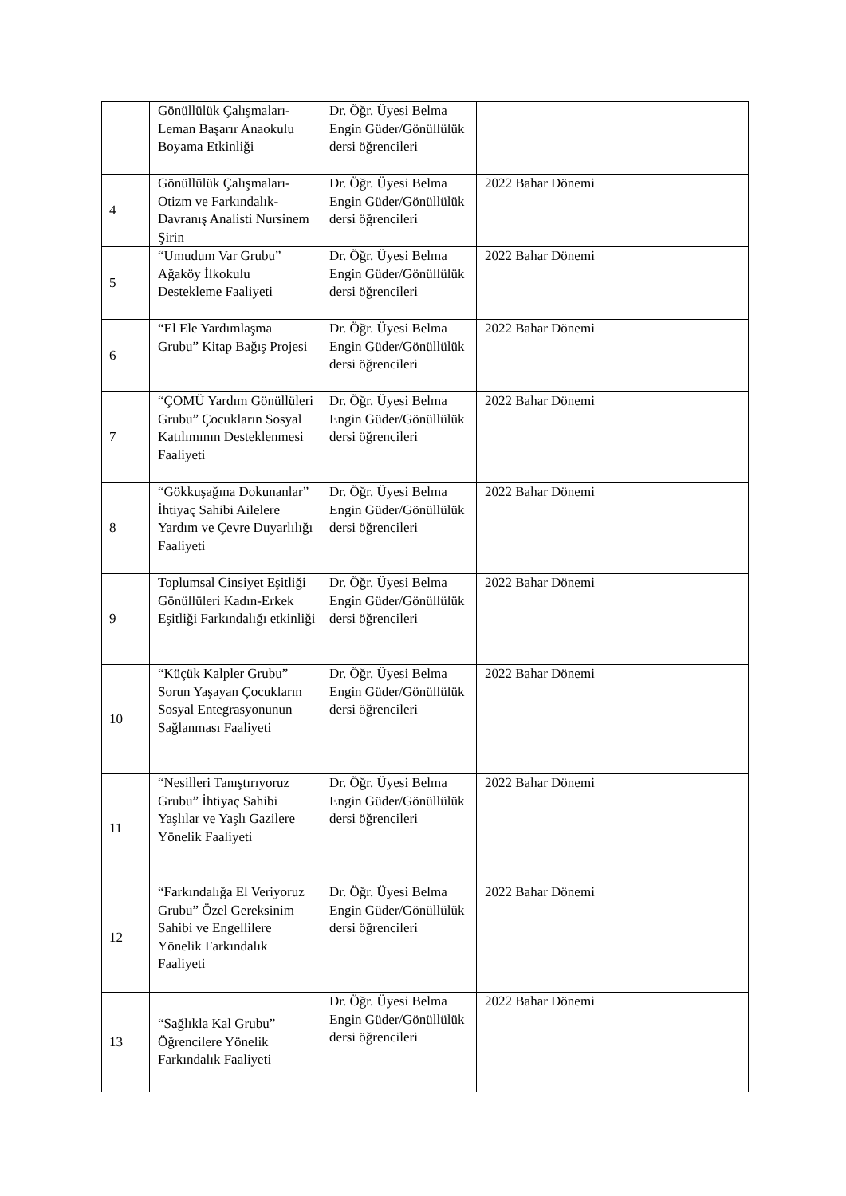| | Gönüllülük Çalışmaları-Leman Başarır Anaokulu Boyama Etkinliği | Dr. Öğr. Üyesi Belma Engin Güder/Gönüllülük dersi öğrencileri | | |
| 4 | Gönüllülük Çalışmaları-Otizm ve Farkındalık-Davranış Analisti Nursinem Şirin | Dr. Öğr. Üyesi Belma Engin Güder/Gönüllülük dersi öğrencileri | 2022 Bahar Dönemi | |
| 5 | “Umudum Var Grubu” Ağaköy İlkokulu Destekleme Faaliyeti | Dr. Öğr. Üyesi Belma Engin Güder/Gönüllülük dersi öğrencileri | 2022 Bahar Dönemi | |
| 6 | “El Ele Yardımlaşma Grubu” Kitap Bağış Projesi | Dr. Öğr. Üyesi Belma Engin Güder/Gönüllülük dersi öğrencileri | 2022 Bahar Dönemi | |
| 7 | “ÇOMÜ Yardım Gönüllüleri Grubu” Çocukların Sosyal Katılımının Desteklenmesi Faaliyeti | Dr. Öğr. Üyesi Belma Engin Güder/Gönüllülük dersi öğrencileri | 2022 Bahar Dönemi | |
| 8 | “Gökkuşağına Dokunanlar” İhtiyaç Sahibi Ailelere Yardım ve Çevre Duyarlılığı Faaliyeti | Dr. Öğr. Üyesi Belma Engin Güder/Gönüllülük dersi öğrencileri | 2022 Bahar Dönemi | |
| 9 | Toplumsal Cinsiyet Eşitliği Gönüllüleri Kadın-Erkek Eşitliği Farkındalığı etkinliği | Dr. Öğr. Üyesi Belma Engin Güder/Gönüllülük dersi öğrencileri | 2022 Bahar Dönemi | |
| 10 | “Küçük Kalpler Grubu” Sorun Yaşayan Çocukların Sosyal Entegrasyonunun Sağlanması Faaliyeti | Dr. Öğr. Üyesi Belma Engin Güder/Gönüllülük dersi öğrencileri | 2022 Bahar Dönemi | |
| 11 | “Nesilleri Tanıştırıyoruz Grubu” İhtiyaç Sahibi Yaşlılar ve Yaşlı Gazilere Yönelik Faaliyeti | Dr. Öğr. Üyesi Belma Engin Güder/Gönüllülük dersi öğrencileri | 2022 Bahar Dönemi | |
| 12 | “Farkındalığa El Veriyoruz Grubu” Özel Gereksinim Sahibi ve Engellilere Yönelik Farkındalık Faaliyeti | Dr. Öğr. Üyesi Belma Engin Güder/Gönüllülük dersi öğrencileri | 2022 Bahar Dönemi | |
| 13 | “Sağlıkla Kal Grubu” Öğrencilere Yönelik Farkındalık Faaliyeti | Dr. Öğr. Üyesi Belma Engin Güder/Gönüllülük dersi öğrencileri | 2022 Bahar Dönemi | |